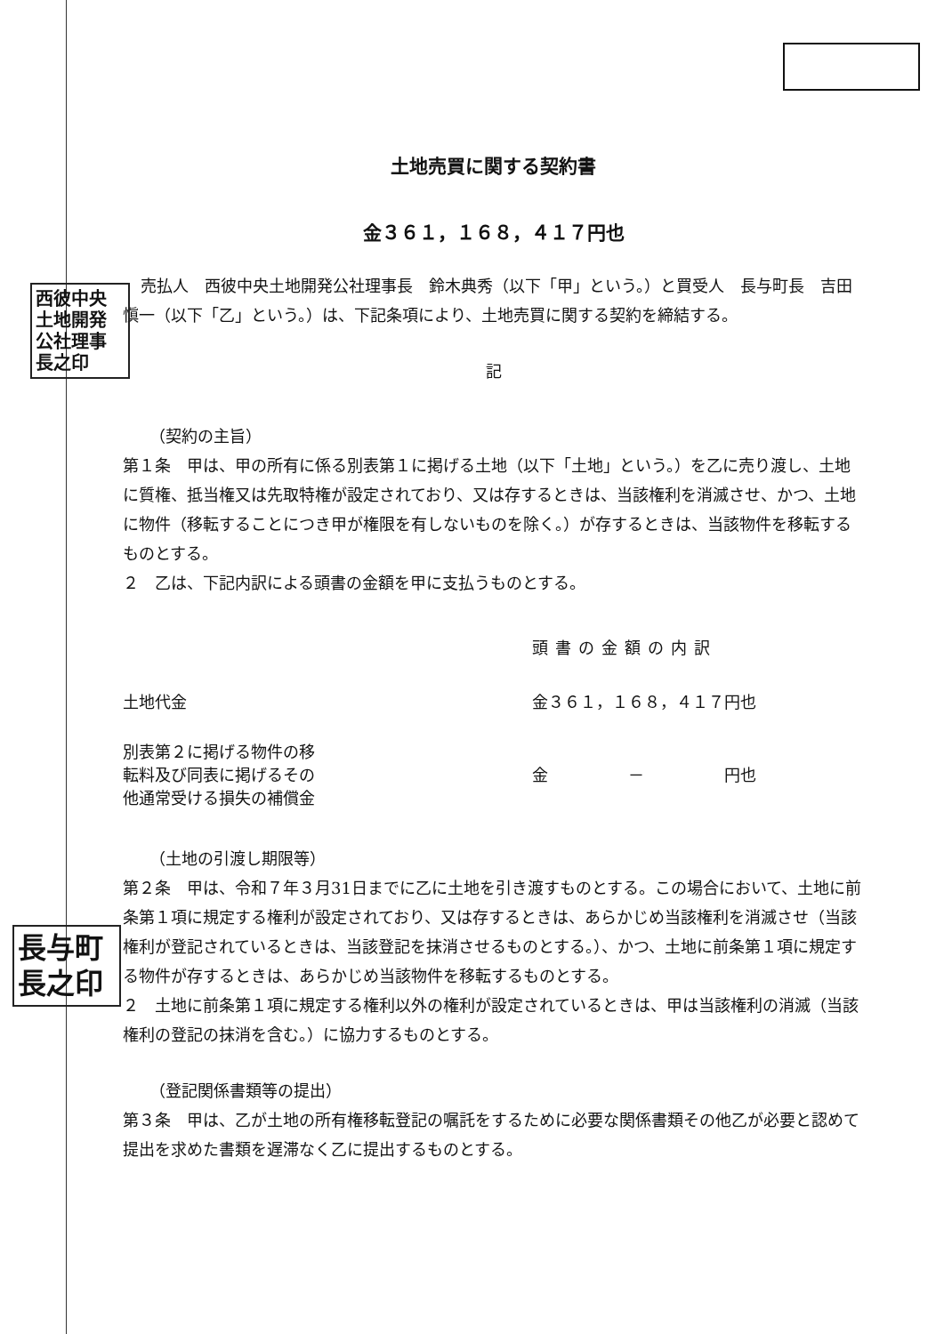西彼中央
土地開発
公社理事
長之印
長与町
長之印
土地売買に関する契約書
金３６１，１６８，４１７円也
売払人　西彼中央土地開発公社理事長　鈴木典秀（以下「甲」という。）と買受人　長与町長　吉田愼一（以下「乙」という。）は、下記条項により、土地売買に関する契約を締結する。
記
（契約の主旨）
第１条　甲は、甲の所有に係る別表第１に掲げる土地（以下「土地」という。）を乙に売り渡し、土地に質権、抵当権又は先取特権が設定されており、又は存するときは、当該権利を消滅させ、かつ、土地に物件（移転することにつき甲が権限を有しないものを除く。）が存するときは、当該物件を移転するものとする。
２　乙は、下記内訳による頭書の金額を甲に支払うものとする。
頭書の金額の内訳
土地代金 金３６１，１６８，４１７円也
別表第２に掲げる物件の移
転料及び同表に掲げるその
他通常受ける損失の補償金
金　　　　　－　　　　　円也
（土地の引渡し期限等）
第２条　甲は、令和７年３月31日までに乙に土地を引き渡すものとする。この場合において、土地に前条第１項に規定する権利が設定されており、又は存するときは、あらかじめ当該権利を消滅させ（当該権利が登記されているときは、当該登記を抹消させるものとする。）、かつ、土地に前条第１項に規定する物件が存するときは、あらかじめ当該物件を移転するものとする。
２　土地に前条第１項に規定する権利以外の権利が設定されているときは、甲は当該権利の消滅（当該権利の登記の抹消を含む。）に協力するものとする。
（登記関係書類等の提出）
第３条　甲は、乙が土地の所有権移転登記の嘱託をするために必要な関係書類その他乙が必要と認めて提出を求めた書類を遅滞なく乙に提出するものとする。